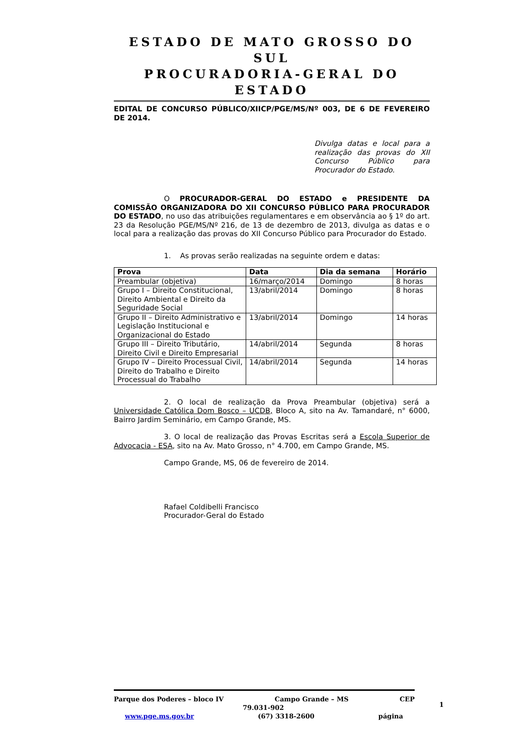ESTADO DE MATO GROSSO DO SUL
PROCURADORIA-GERAL DO ESTADO
EDITAL DE CONCURSO PÚBLICO/XIICP/PGE/MS/Nº 003, DE 6 DE FEVEREIRO DE 2014.
Divulga datas e local para a realização das provas do XII Concurso Público para Procurador do Estado.
O PROCURADOR-GERAL DO ESTADO e PRESIDENTE DA COMISSÃO ORGANIZADORA DO XII CONCURSO PÚBLICO PARA PROCURADOR DO ESTADO, no uso das atribuições regulamentares e em observância ao § 1º do art. 23 da Resolução PGE/MS/Nº 216, de 13 de dezembro de 2013, divulga as datas e o local para a realização das provas do XII Concurso Público para Procurador do Estado.
1. As provas serão realizadas na seguinte ordem e datas:
| Prova | Data | Dia da semana | Horário |
| --- | --- | --- | --- |
| Preambular (objetiva) | 16/março/2014 | Domingo | 8 horas |
| Grupo I – Direito Constitucional, Direito Ambiental e Direito da Seguridade Social | 13/abril/2014 | Domingo | 8 horas |
| Grupo II – Direito Administrativo e Legislação Institucional e Organizacional do Estado | 13/abril/2014 | Domingo | 14 horas |
| Grupo III – Direito Tributário, Direito Civil e Direito Empresarial | 14/abril/2014 | Segunda | 8 horas |
| Grupo IV – Direito Processual Civil, Direito do Trabalho e Direito Processual do Trabalho | 14/abril/2014 | Segunda | 14 horas |
2. O local de realização da Prova Preambular (objetiva) será a Universidade Católica Dom Bosco – UCDB, Bloco A, sito na Av. Tamandaré, n° 6000, Bairro Jardim Seminário, em Campo Grande, MS.
3. O local de realização das Provas Escritas será a Escola Superior de Advocacia - ESA, sito na Av. Mato Grosso, n° 4.700, em Campo Grande, MS.
Campo Grande, MS, 06 de fevereiro de 2014.
Rafael Coldibelli Francisco
Procurador-Geral do Estado
Parque dos Poderes – bloco IV Campo Grande – MS CEP
79.031-902
www.pge.ms.gov.br (67) 3318-2600 página
1